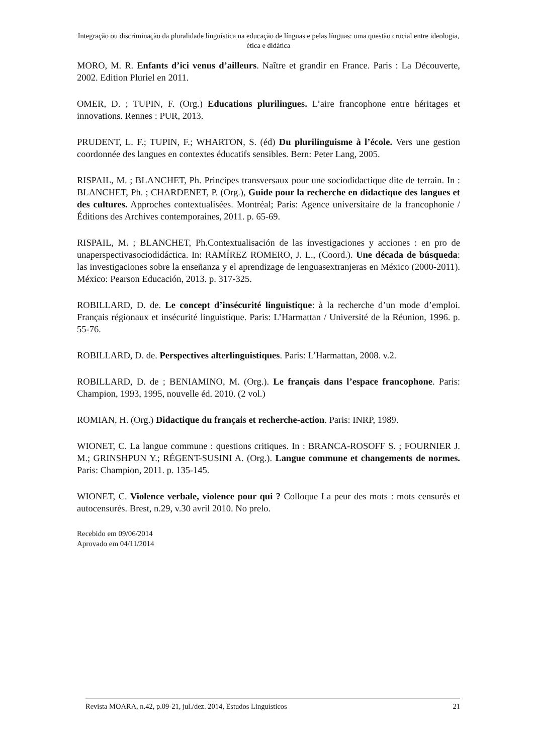Integração ou discriminação da pluralidade linguística na educação de línguas e pelas línguas: uma questão crucial entre ideologia, ética e didática
MORO, M. R. Enfants d’ici venus d’ailleurs. Naître et grandir en France. Paris : La Découverte, 2002. Edition Pluriel en 2011.
OMER, D. ; TUPIN, F. (Org.) Educations plurilingues. L’aire francophone entre héritages et innovations. Rennes : PUR, 2013.
PRUDENT, L. F.; TUPIN, F.; WHARTON, S. (éd) Du plurilinguisme à l’école. Vers une gestion coordonnée des langues en contextes éducatifs sensibles. Bern: Peter Lang, 2005.
RISPAIL, M. ; BLANCHET, Ph. Principes transversaux pour une sociodidactique dite de terrain. In : BLANCHET, Ph. ; CHARDENET, P. (Org.), Guide pour la recherche en didactique des langues et des cultures. Approches contextualisées. Montréal; Paris: Agence universitaire de la francophonie / Éditions des Archives contemporaines, 2011. p. 65-69.
RISPAIL, M. ; BLANCHET, Ph.Contextualisación de las investigaciones y acciones : en pro de unaperspectivasociodidáctica. In: RAMÍREZ ROMERO, J. L., (Coord.). Une década de búsqueda: las investigaciones sobre la enseñanza y el aprendizage de lenguasextranjeras en México (2000-2011). México: Pearson Educación, 2013. p. 317-325.
ROBILLARD, D. de. Le concept d’insécurité linguistique: à la recherche d’un mode d’emploi. Français régionaux et insécurité linguistique. Paris: L’Harmattan / Université de la Réunion, 1996. p. 55-76.
ROBILLARD, D. de. Perspectives alterlinguistiques. Paris: L’Harmattan, 2008. v.2.
ROBILLARD, D. de ; BENIAMINO, M. (Org.). Le français dans l’espace francophone. Paris: Champion, 1993, 1995, nouvelle éd. 2010. (2 vol.)
ROMIAN, H. (Org.) Didactique du français et recherche-action. Paris: INRP, 1989.
WIONET, C. La langue commune : questions critiques. In : BRANCA-ROSOFF S. ; FOURNIER J. M.; GRINSHPUN Y.; RÉGENT-SUSINI A. (Org.). Langue commune et changements de normes. Paris: Champion, 2011. p. 135-145.
WIONET, C. Violence verbale, violence pour qui ? Colloque La peur des mots : mots censurés et autocensurés. Brest, n.29, v.30 avril 2010. No prelo.
Recebido em 09/06/2014
Aprovado em 04/11/2014
Revista MOARA, n.42, p.09-21, jul./dez. 2014, Estudos Linguísticos 21